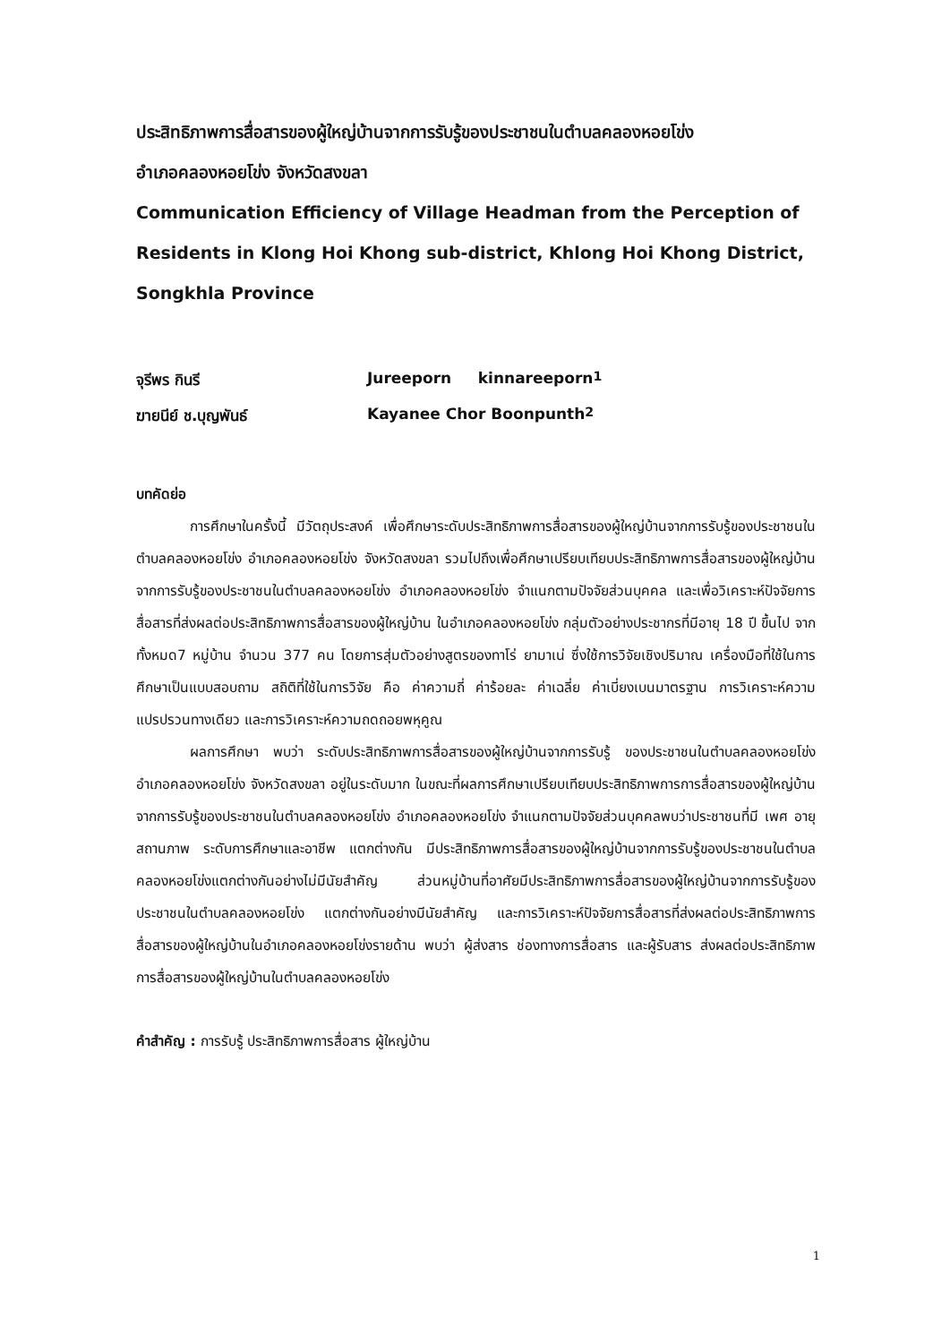ประสิทธิภาพการสื่อสารของผู้ใหญ่บ้านจากการรับรู้ของประชาชนในตำบลคลองหอยโข่ง
อำเภอคลองหอยโข่ง จังหวัดสงขลา
Communication Efficiency of Village Headman from the Perception of Residents in Klong Hoi Khong sub-district, Khlong Hoi Khong District, Songkhla Province
จุรีพร กินรี Jureeporn kinnareeporn <sup>1</sup>
ฆายนีย์ ช.บุญพันธ์ Kayanee Chor Boonpunth <sup>2</sup>
บทคัดย่อ
การศึกษาในครั้งนี้ มีวัตถุประสงค์ เพื่อศึกษาระดับประสิทธิภาพการสื่อสารของผู้ใหญ่บ้านจากการรับรู้ของประชาชนในตำบลคลองหอยโข่ง อำเภอคลองหอยโข่ง จังหวัดสงขลา รวมไปถึงเพื่อศึกษาเปรียบเทียบประสิทธิภาพการสื่อสารของผู้ใหญ่บ้าน จากการรับรู้ของประชาชนในตำบลคลองหอยโข่ง อำเภอคลองหอยโข่ง จำแนกตามปัจจัยส่วนบุคคล และเพื่อวิเคราะห์ปัจจัยการสื่อสารที่ส่งผลต่อประสิทธิภาพการสื่อสารของผู้ใหญ่บ้าน ในอำเภอคลองหอยโข่ง กลุ่มตัวอย่างประชากรที่มีอายุ 18 ปี ขึ้นไป จากทั้งหมด7 หมู่บ้าน จำนวน 377 คน โดยการสุ่มตัวอย่างสูตรของทาโร่ ยามาเน่ ซึ่งใช้การวิจัยเชิงปริมาณ เครื่องมือที่ใช้ในการศึกษาเป็นแบบสอบถาม สถิติที่ใช้ในการวิจัย คือ ค่าความถี่ ค่าร้อยละ ค่าเฉลี่ย ค่าเบี่ยงเบนมาตรฐาน การวิเคราะห์ความแปรปรวนทางเดียว และการวิเคราะห์ความถดถอยพหุคูณ
ผลการศึกษา พบว่า ระดับประสิทธิภาพการสื่อสารของผู้ใหญ่บ้านจากการรับรู้ ของประชาชนในตำบลคลองหอยโข่ง อำเภอคลองหอยโข่ง จังหวัดสงขลา อยู่ในระดับมาก ในขณะที่ผลการศึกษาเปรียบเทียบประสิทธิภาพการการสื่อสารของผู้ใหญ่บ้าน จากการรับรู้ของประชาชนในตำบลคลองหอยโข่ง อำเภอคลองหอยโข่ง จำแนกตามปัจจัยส่วนบุคคลพบว่าประชาชนที่มี เพศ อายุ สถานภาพ ระดับการศึกษาและอาชีพ แตกต่างกัน มีประสิทธิภาพการสื่อสารของผู้ใหญ่บ้านจากการรับรู้ของประชาชนในตำบลคลองหอยโข่งแตกต่างกันอย่างไม่มีนัยสำคัญ ส่วนหมู่บ้านที่อาศัยมีประสิทธิภาพการสื่อสารของผู้ใหญ่บ้านจากการรับรู้ของประชาชนในตำบลคลองหอยโข่ง แตกต่างกันอย่างมีนัยสำคัญ และการวิเคราะห์ปัจจัยการสื่อสารที่ส่งผลต่อประสิทธิภาพการสื่อสารของผู้ใหญ่บ้านในอำเภอคลองหอยโข่งรายด้าน พบว่า ผู้ส่งสาร ช่องทางการสื่อสาร และผู้รับสาร ส่งผลต่อประสิทธิภาพการสื่อสารของผู้ใหญ่บ้านในตำบลคลองหอยโข่ง
คำสำคัญ : การรับรู้ ประสิทธิภาพการสื่อสาร ผู้ใหญ่บ้าน
1